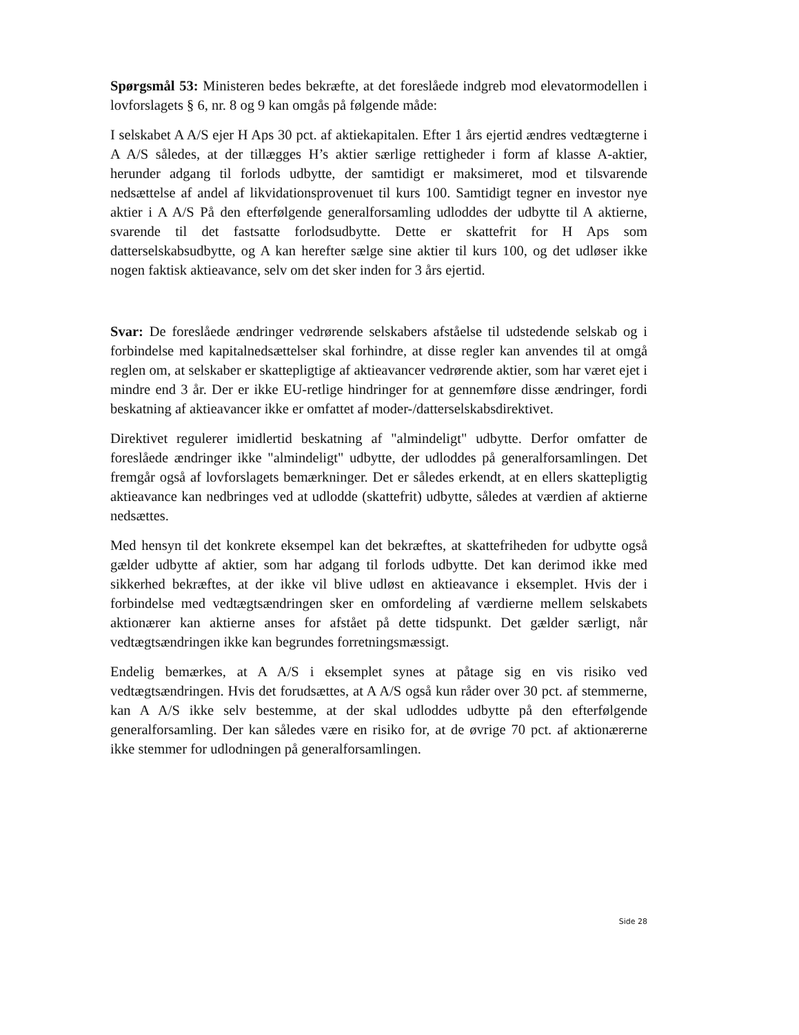Spørgsmål 53: Ministeren bedes bekræfte, at det foreslåede indgreb mod elevatormodellen i lovforslagets § 6, nr. 8 og 9 kan omgås på følgende måde:
I selskabet A A/S ejer H Aps 30 pct. af aktiekapitalen. Efter 1 års ejertid ændres vedtægterne i A A/S således, at der tillægges H’s aktier særlige rettigheder i form af klasse A-aktier, herunder adgang til forlods udbytte, der samtidigt er maksimeret, mod et tilsvarende nedsættelse af andel af likvidationsprovenuet til kurs 100. Samtidigt tegner en investor nye aktier i A A/S På den efterfølgende generalforsamling udloddes der udbytte til A aktierne, svarende til det fastsatte forlodsudbytte. Dette er skattefrit for H Aps som datterselskabsudbytte, og A kan herefter sælge sine aktier til kurs 100, og det udløser ikke nogen faktisk aktieavance, selv om det sker inden for 3 års ejertid.
Svar: De foreslåede ændringer vedrørende selskabers afståelse til udstedende selskab og i forbindelse med kapitalnedsættelser skal forhindre, at disse regler kan anvendes til at omgå reglen om, at selskaber er skattepligtige af aktieavancer vedrørende aktier, som har været ejet i mindre end 3 år. Der er ikke EU-retlige hindringer for at gennemføre disse ændringer, fordi beskatning af aktieavancer ikke er omfattet af moder-/datterselskabsdirektivet.
Direktivet regulerer imidlertid beskatning af "almindeligt" udbytte. Derfor omfatter de foreslåede ændringer ikke "almindeligt" udbytte, der udloddes på generalforsamlingen. Det fremgår også af lovforslagets bemærkninger. Det er således erkendt, at en ellers skattepligtig aktieavance kan nedbringes ved at udlodde (skattefrit) udbytte, således at værdien af aktierne nedsættes.
Med hensyn til det konkrete eksempel kan det bekræftes, at skattefriheden for udbytte også gælder udbytte af aktier, som har adgang til forlods udbytte. Det kan derimod ikke med sikkerhed bekræftes, at der ikke vil blive udløst en aktieavance i eksemplet. Hvis der i forbindelse med vedtægtsændringen sker en omfordeling af værdierne mellem selskabets aktionærer kan aktierne anses for afstået på dette tidspunkt. Det gælder særligt, når vedtægtsændringen ikke kan begrundes forretningsmæssigt.
Endelig bemærkes, at A A/S i eksemplet synes at påtage sig en vis risiko ved vedtægtsændringen. Hvis det forudsættes, at A A/S også kun råder over 30 pct. af stemmerne, kan A A/S ikke selv bestemme, at der skal udloddes udbytte på den efterfølgende generalforsamling. Der kan således være en risiko for, at de øvrige 70 pct. af aktionærerne ikke stemmer for udlodningen på generalforsamlingen.
Side 28